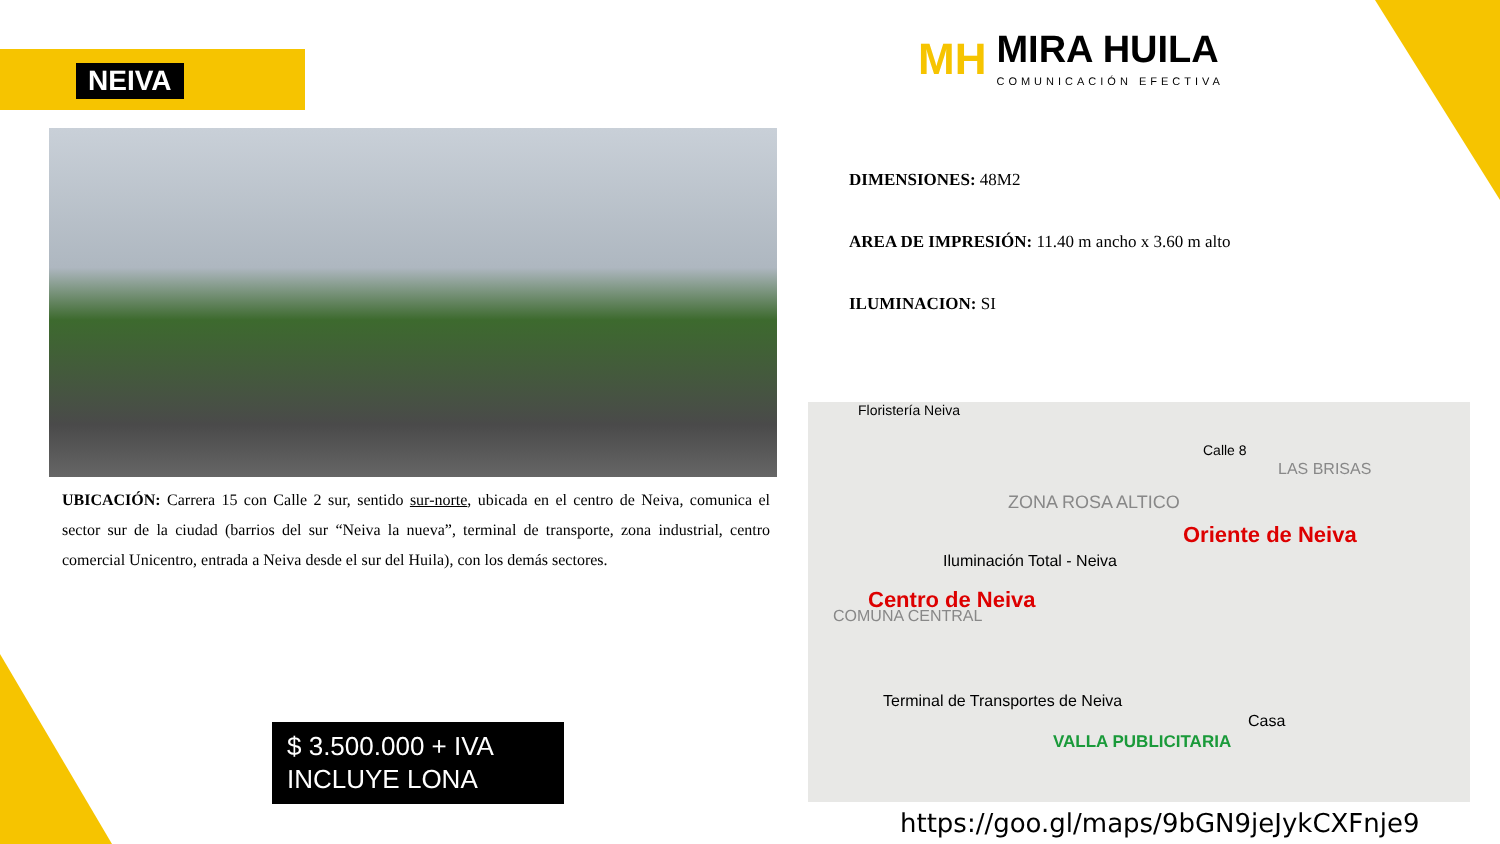NEIVA
MH
MIRA HUILA COMUNICACIÓN EFECTIVA
UBICACIÓN: Carrera 15 con Calle 2 sur, sentido sur-norte, ubicada en el centro de Neiva, comunica el sector sur de la ciudad (barrios del sur “Neiva la nueva”, terminal de transporte, zona industrial, centro comercial Unicentro, entrada a Neiva desde el sur del Huila), con los demás sectores.
DIMENSIONES: 48M2
AREA DE IMPRESIÓN: 11.40 m ancho x 3.60 m alto
ILUMINACION: SI
Floristería Neiva
Calle 8
LAS BRISAS
ZONA ROSA ALTICO
Oriente de Neiva
Iluminación Total - Neiva
Centro de Neiva
COMUNA CENTRAL
Terminal de Transportes de Neiva
Casa
VALLA PUBLICITARIA
https://goo.gl/maps/9bGN9jeJykCXFnje9
$ 3.500.000 + IVA
INCLUYE LONA